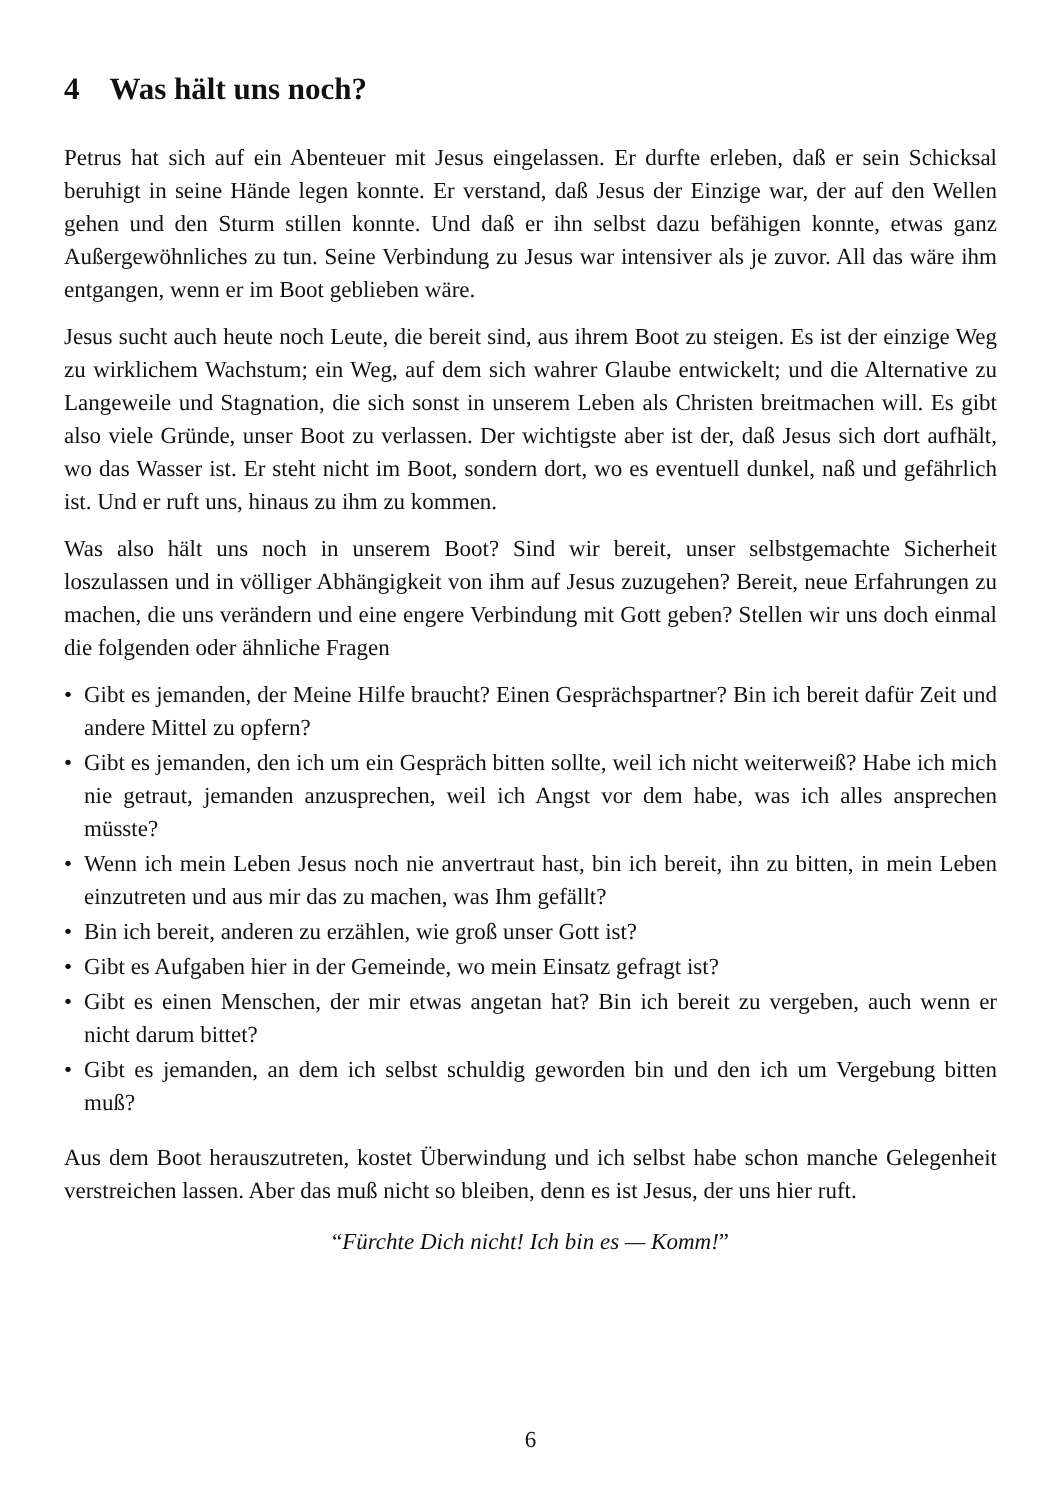4 Was hält uns noch?
Petrus hat sich auf ein Abenteuer mit Jesus eingelassen. Er durfte erleben, daß er sein Schicksal beruhigt in seine Hände legen konnte. Er verstand, daß Jesus der Einzige war, der auf den Wellen gehen und den Sturm stillen konnte. Und daß er ihn selbst dazu befähigen konnte, etwas ganz Außergewöhnliches zu tun. Seine Verbindung zu Jesus war intensiver als je zuvor. All das wäre ihm entgangen, wenn er im Boot geblieben wäre.
Jesus sucht auch heute noch Leute, die bereit sind, aus ihrem Boot zu steigen. Es ist der einzige Weg zu wirklichem Wachstum; ein Weg, auf dem sich wahrer Glaube entwickelt; und die Alternative zu Langeweile und Stagnation, die sich sonst in unserem Leben als Christen breitmachen will. Es gibt also viele Gründe, unser Boot zu verlassen. Der wichtigste aber ist der, daß Jesus sich dort aufhält, wo das Wasser ist. Er steht nicht im Boot, sondern dort, wo es eventuell dunkel, naß und gefährlich ist. Und er ruft uns, hinaus zu ihm zu kommen.
Was also hält uns noch in unserem Boot? Sind wir bereit, unser selbstgemachte Sicherheit loszulassen und in völliger Abhängigkeit von ihm auf Jesus zuzugehen? Bereit, neue Erfahrungen zu machen, die uns verändern und eine engere Verbindung mit Gott geben? Stellen wir uns doch einmal die folgenden oder ähnliche Fragen
• Gibt es jemanden, der Meine Hilfe braucht? Einen Gesprächspartner? Bin ich bereit dafür Zeit und andere Mittel zu opfern?
• Gibt es jemanden, den ich um ein Gespräch bitten sollte, weil ich nicht weiterweiß? Habe ich mich nie getraut, jemanden anzusprechen, weil ich Angst vor dem habe, was ich alles ansprechen müsste?
• Wenn ich mein Leben Jesus noch nie anvertraut hast, bin ich bereit, ihn zu bitten, in mein Leben einzutreten und aus mir das zu machen, was Ihm gefällt?
• Bin ich bereit, anderen zu erzählen, wie groß unser Gott ist?
• Gibt es Aufgaben hier in der Gemeinde, wo mein Einsatz gefragt ist?
• Gibt es einen Menschen, der mir etwas angetan hat? Bin ich bereit zu vergeben, auch wenn er nicht darum bittet?
• Gibt es jemanden, an dem ich selbst schuldig geworden bin und den ich um Vergebung bitten muß?
Aus dem Boot herauszutreten, kostet Überwindung und ich selbst habe schon manche Gelegenheit verstreichen lassen. Aber das muß nicht so bleiben, denn es ist Jesus, der uns hier ruft.
“Fürchte Dich nicht! Ich bin es — Komm!”
6